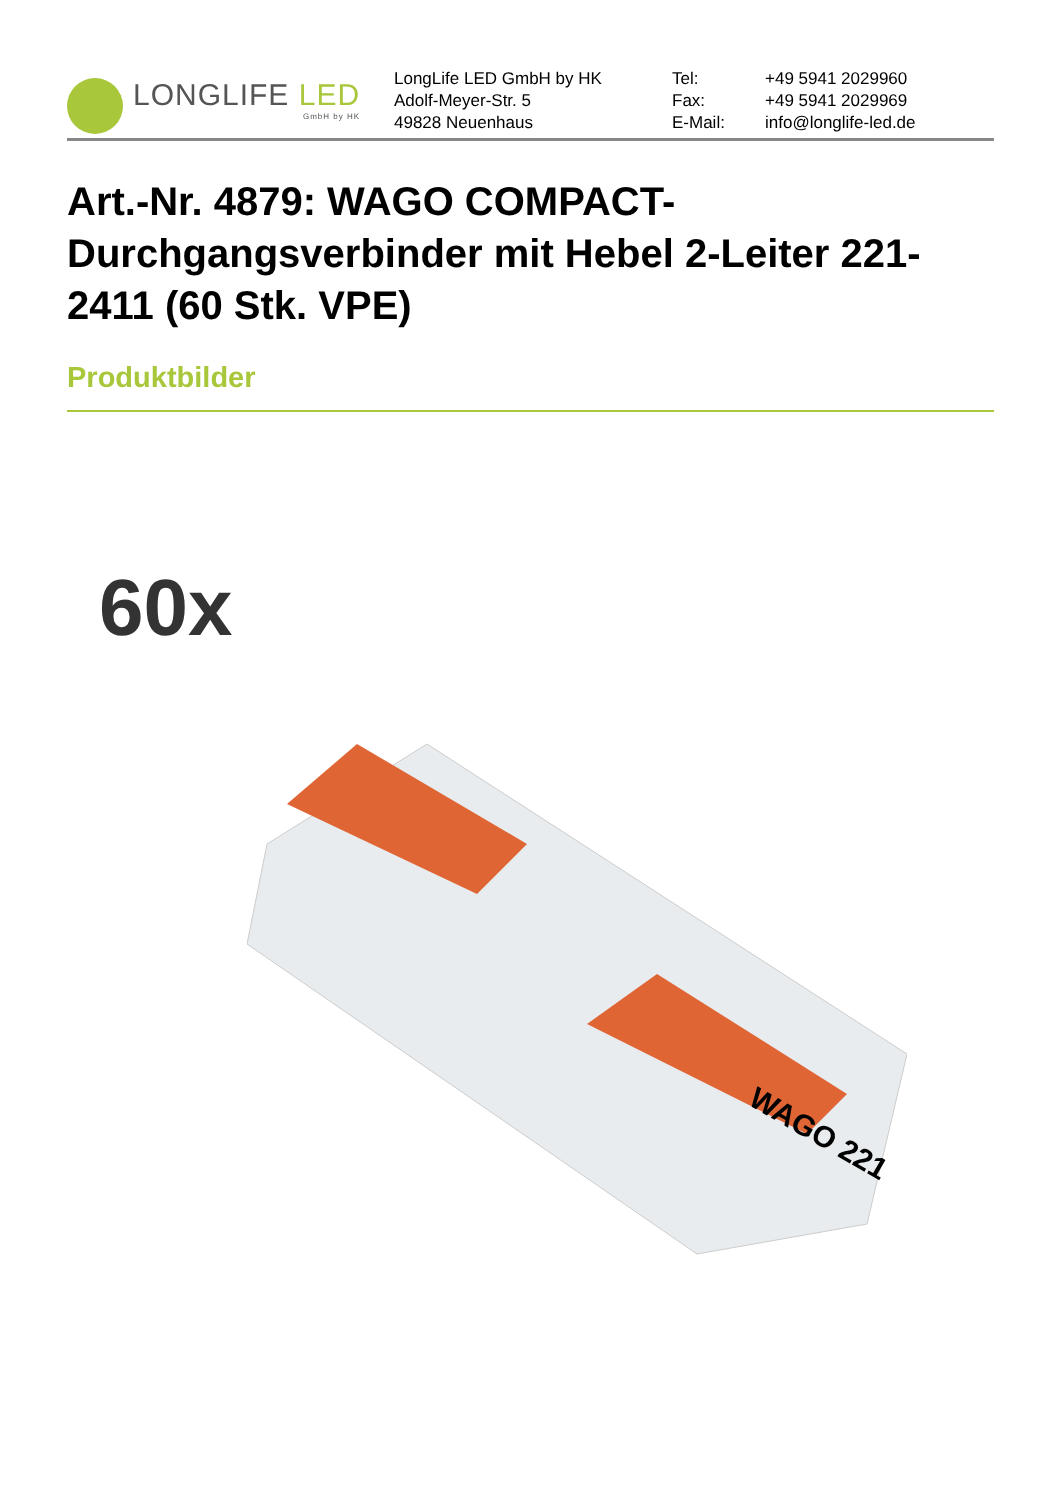LONGLIFE LED
GmbH by HK
LongLife LED GmbH by HK
Adolf-Meyer-Str. 5
49828 Neuenhaus
Tel:
Fax:
E-Mail:
+49 5941 2029960
+49 5941 2029969
info@longlife-led.de
Art.-Nr. 4879: WAGO COMPACT-Durchgangsverbinder mit Hebel 2-Leiter 221-2411 (60 Stk. VPE)
Produktbilder
60x
WAGO 221